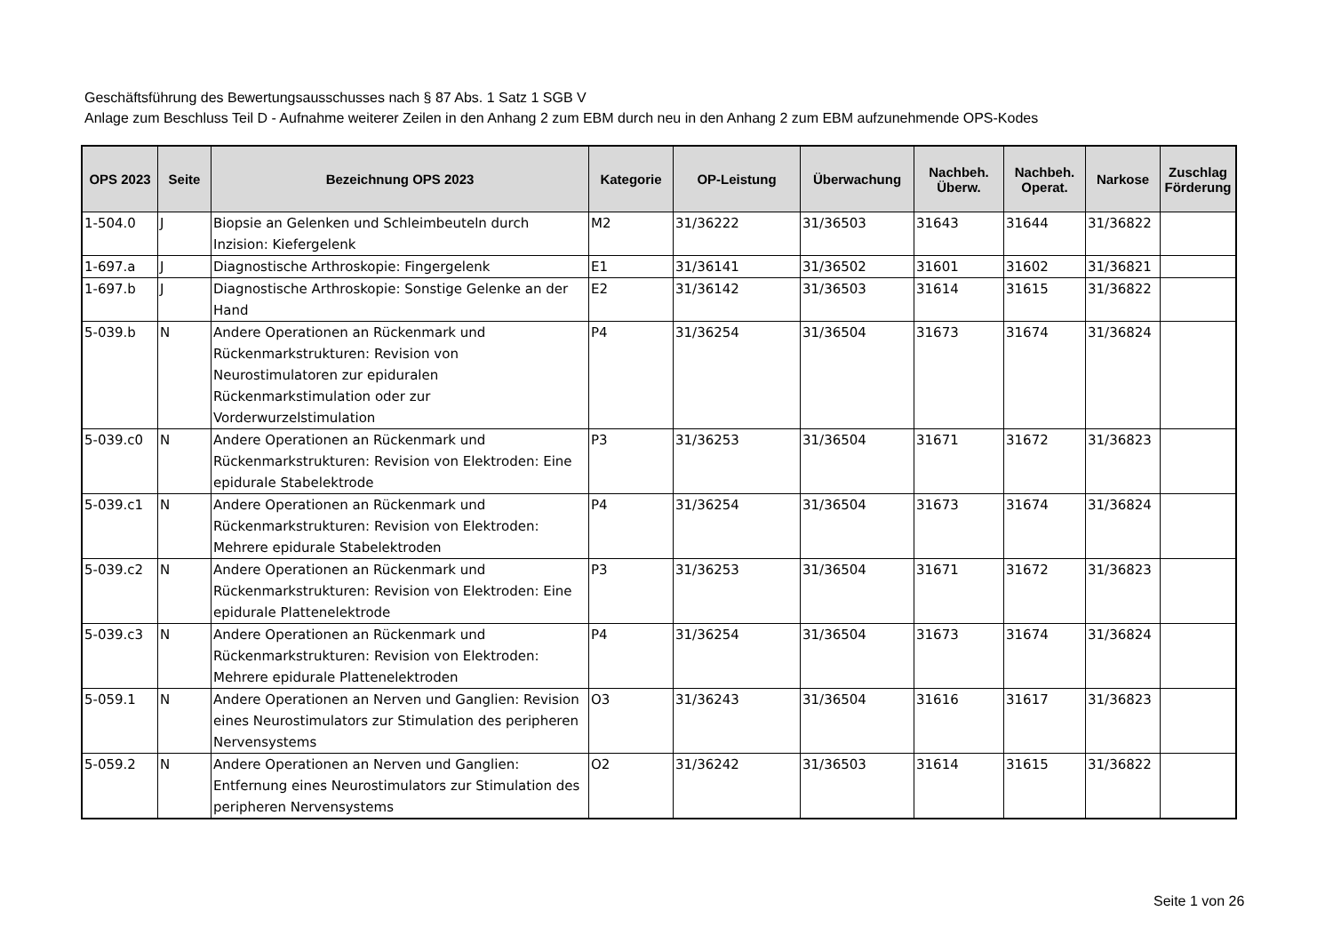Geschäftsführung des Bewertungsausschusses nach § 87 Abs. 1 Satz 1 SGB V
Anlage zum Beschluss Teil D - Aufnahme weiterer Zeilen in den Anhang 2 zum EBM durch neu in den Anhang 2 zum EBM aufzunehmende OPS-Kodes
| OPS 2023 | Seite | Bezeichnung OPS 2023 | Kategorie | OP-Leistung | Überwachung | Nachbeh. Überw. | Nachbeh. Operat. | Narkose | Zuschlag Förderung |
| --- | --- | --- | --- | --- | --- | --- | --- | --- | --- |
| 1-504.0 | J | Biopsie an Gelenken und Schleimbeuteln durch Inzision: Kiefergelenk | M2 | 31/36222 | 31/36503 | 31643 | 31644 | 31/36822 | |
| 1-697.a | J | Diagnostische Arthroskopie: Fingergelenk | E1 | 31/36141 | 31/36502 | 31601 | 31602 | 31/36821 | |
| 1-697.b | J | Diagnostische Arthroskopie: Sonstige Gelenke an der Hand | E2 | 31/36142 | 31/36503 | 31614 | 31615 | 31/36822 | |
| 5-039.b | N | Andere Operationen an Rückenmark und Rückenmarkstrukturen: Revision von Neurostimulatoren zur epiduralen Rückenmarkstimulation oder zur Vorderwurzelstimulation | P4 | 31/36254 | 31/36504 | 31673 | 31674 | 31/36824 | |
| 5-039.c0 | N | Andere Operationen an Rückenmark und Rückenmarkstrukturen: Revision von Elektroden: Eine epidurale Stabelektrode | P3 | 31/36253 | 31/36504 | 31671 | 31672 | 31/36823 | |
| 5-039.c1 | N | Andere Operationen an Rückenmark und Rückenmarkstrukturen: Revision von Elektroden: Mehrere epidurale Stabelektroden | P4 | 31/36254 | 31/36504 | 31673 | 31674 | 31/36824 | |
| 5-039.c2 | N | Andere Operationen an Rückenmark und Rückenmarkstrukturen: Revision von Elektroden: Eine epidurale Plattenelektrode | P3 | 31/36253 | 31/36504 | 31671 | 31672 | 31/36823 | |
| 5-039.c3 | N | Andere Operationen an Rückenmark und Rückenmarkstrukturen: Revision von Elektroden: Mehrere epidurale Plattenelektroden | P4 | 31/36254 | 31/36504 | 31673 | 31674 | 31/36824 | |
| 5-059.1 | N | Andere Operationen an Nerven und Ganglien: Revision eines Neurostimulators zur Stimulation des peripheren Nervensystems | O3 | 31/36243 | 31/36504 | 31616 | 31617 | 31/36823 | |
| 5-059.2 | N | Andere Operationen an Nerven und Ganglien: Entfernung eines Neurostimulators zur Stimulation des peripheren Nervensystems | O2 | 31/36242 | 31/36503 | 31614 | 31615 | 31/36822 | |
Seite 1 von 26